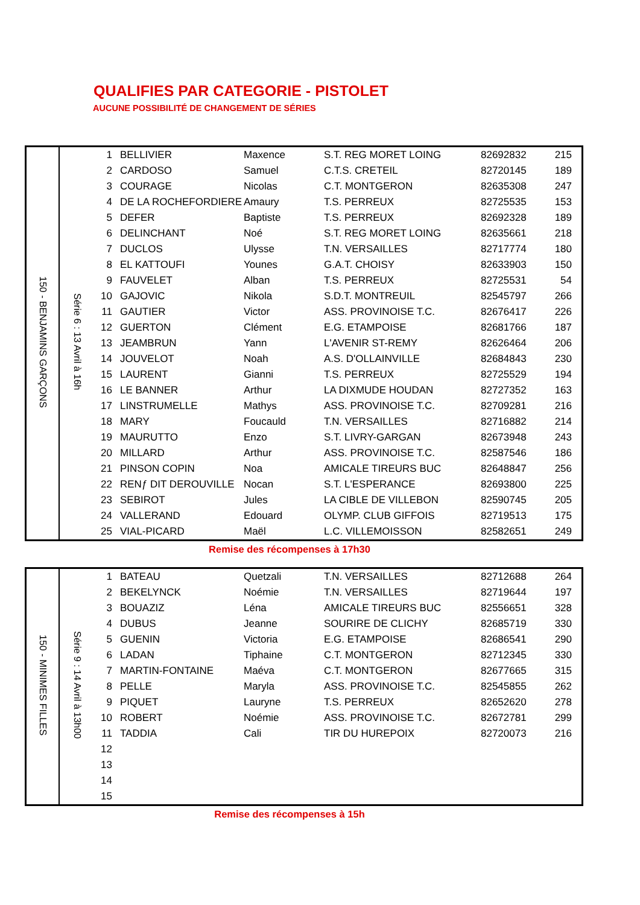QUALIFIES PAR CATEGORIE - PISTOLET
AUCUNE POSSIBILITÉ DE CHANGEMENT DE SÉRIES
| 150 - BENJAMINS GARÇONS | Série 6 : 13 Avril à 16h | 1 | BELLIVIER | Maxence | S.T. REG MORET LOING | 82692832 | 215 |
| | | 2 | CARDOSO | Samuel | C.T.S. CRETEIL | 82720145 | 189 |
| | | 3 | COURAGE | Nicolas | C.T. MONTGERON | 82635308 | 247 |
| | | 4 | DE LA ROCHEFORDIERE | Amaury | T.S. PERREUX | 82725535 | 153 |
| | | 5 | DEFER | Baptiste | T.S. PERREUX | 82692328 | 189 |
| | | 6 | DELINCHANT | Noé | S.T. REG MORET LOING | 82635661 | 218 |
| | | 7 | DUCLOS | Ulysse | T.N. VERSAILLES | 82717774 | 180 |
| | | 8 | EL KATTOUFI | Younes | G.A.T. CHOISY | 82633903 | 150 |
| | | 9 | FAUVELET | Alban | T.S. PERREUX | 82725531 | 54 |
| | | 10 | GAJOVIC | Nikola | S.D.T. MONTREUIL | 82545797 | 266 |
| | | 11 | GAUTIER | Victor | ASS. PROVINOISE T.C. | 82676417 | 226 |
| | | 12 | GUERTON | Clément | E.G. ETAMPOISE | 82681766 | 187 |
| | | 13 | JEAMBRUN | Yann | L'AVENIR ST-REMY | 82626464 | 206 |
| | | 14 | JOUVELOT | Noah | A.S. D'OLLAINVILLE | 82684843 | 230 |
| | | 15 | LAURENT | Gianni | T.S. PERREUX | 82725529 | 194 |
| | | 16 | LE BANNER | Arthur | LA DIXMUDE HOUDAN | 82727352 | 163 |
| | | 17 | LINSTRUMELLE | Mathys | ASS. PROVINOISE T.C. | 82709281 | 216 |
| | | 18 | MARY | Foucauld | T.N. VERSAILLES | 82716882 | 214 |
| | | 19 | MAURUTTO | Enzo | S.T. LIVRY-GARGAN | 82673948 | 243 |
| | | 20 | MILLARD | Arthur | ASS. PROVINOISE T.C. | 82587546 | 186 |
| | | 21 | PINSON COPIN | Noa | AMICALE TIREURS BUC | 82648847 | 256 |
| | | 22 | RENƒ DIT DEROUVILLE | Nocan | S.T. L'ESPERANCE | 82693800 | 225 |
| | | 23 | SEBIROT | Jules | LA CIBLE DE VILLEBON | 82590745 | 205 |
| | | 24 | VALLERAND | Edouard | OLYMP. CLUB GIFFOIS | 82719513 | 175 |
| | | 25 | VIAL-PICARD | Maël | L.C. VILLEMOISSON | 82582651 | 249 |
Remise des récompenses à 17h30
| 150 - MINIMES FILLES | Série 9 : 14 Avril à 13h00 | 1 | BATEAU | Quetzali | T.N. VERSAILLES | 82712688 | 264 |
| | | 2 | BEKELYNCK | Noémie | T.N. VERSAILLES | 82719644 | 197 |
| | | 3 | BOUAZIZ | Léna | AMICALE TIREURS BUC | 82556651 | 328 |
| | | 4 | DUBUS | Jeanne | SOURIRE DE CLICHY | 82685719 | 330 |
| | | 5 | GUENIN | Victoria | E.G. ETAMPOISE | 82686541 | 290 |
| | | 6 | LADAN | Tiphaine | C.T. MONTGERON | 82712345 | 330 |
| | | 7 | MARTIN-FONTAINE | Maéva | C.T. MONTGERON | 82677665 | 315 |
| | | 8 | PELLE | Maryla | ASS. PROVINOISE T.C. | 82545855 | 262 |
| | | 9 | PIQUET | Lauryne | T.S. PERREUX | 82652620 | 278 |
| | | 10 | ROBERT | Noémie | ASS. PROVINOISE T.C. | 82672781 | 299 |
| | | 11 | TADDIA | Cali | TIR DU HUREPOIX | 82720073 | 216 |
| | | 12 | | | | | |
| | | 13 | | | | | |
| | | 14 | | | | | |
| | | 15 | | | | | |
Remise des récompenses à 15h